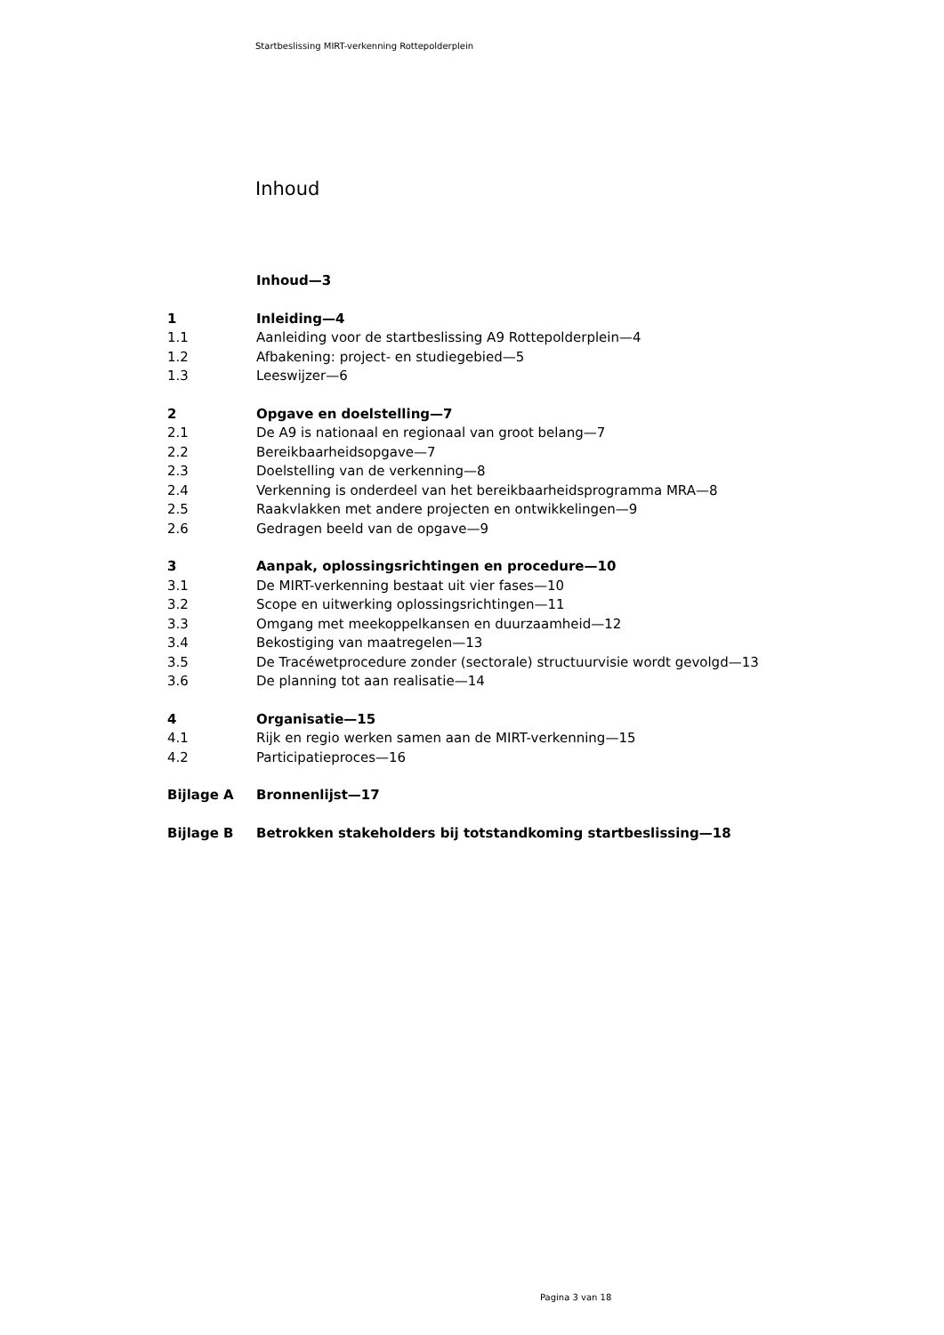Startbeslissing MIRT-verkenning Rottepolderplein
Inhoud
Inhoud—3
1 Inleiding—4
1.1 Aanleiding voor de startbeslissing A9 Rottepolderplein—4
1.2 Afbakening: project- en studiegebied—5
1.3 Leeswijzer—6
2 Opgave en doelstelling—7
2.1 De A9 is nationaal en regionaal van groot belang—7
2.2 Bereikbaarheidsopgave—7
2.3 Doelstelling van de verkenning—8
2.4 Verkenning is onderdeel van het bereikbaarheidsprogramma MRA—8
2.5 Raakvlakken met andere projecten en ontwikkelingen—9
2.6 Gedragen beeld van de opgave—9
3 Aanpak, oplossingsrichtingen en procedure—10
3.1 De MIRT-verkenning bestaat uit vier fases—10
3.2 Scope en uitwerking oplossingsrichtingen—11
3.3 Omgang met meekoppelkansen en duurzaamheid—12
3.4 Bekostiging van maatregelen—13
3.5 De Tracéwetprocedure zonder (sectorale) structuurvisie wordt gevolgd—13
3.6 De planning tot aan realisatie—14
4 Organisatie—15
4.1 Rijk en regio werken samen aan de MIRT-verkenning—15
4.2 Participatieproces—16
Bijlage A Bronnenlijst—17
Bijlage B Betrokken stakeholders bij totstandkoming startbeslissing—18
Pagina 3 van 18